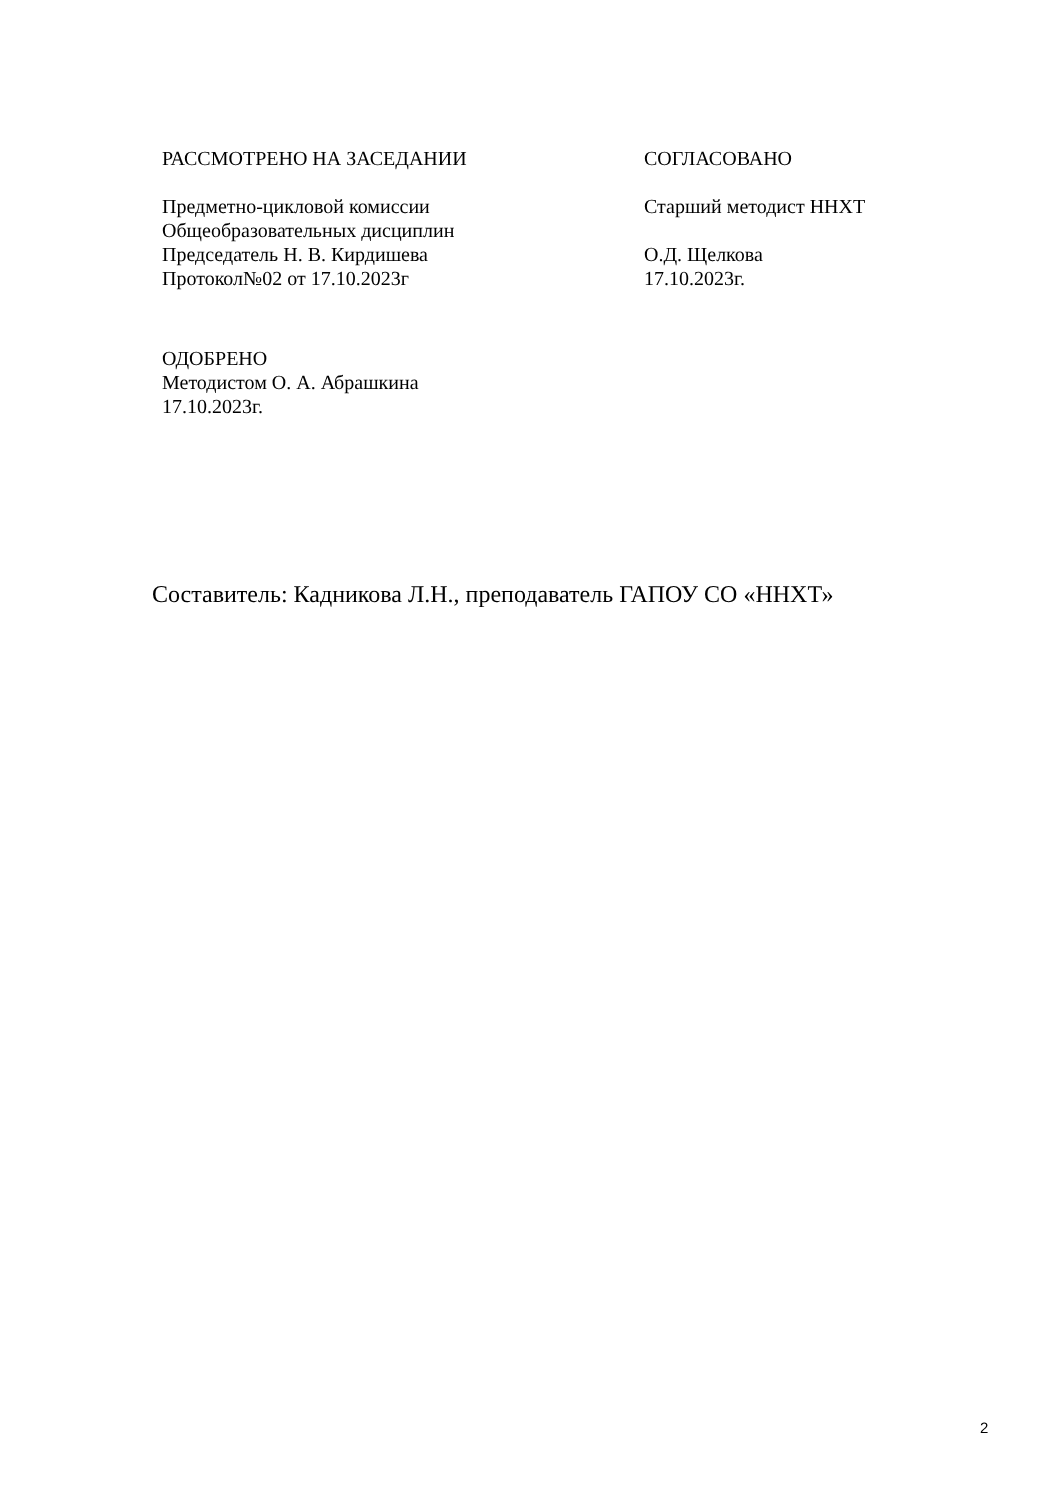РАССМОТРЕНО НА ЗАСЕДАНИИ
Предметно-цикловой комиссии
Общеобразовательных дисциплин
Председатель Н. В. Кирдишева
Протокол№02 от 17.10.2023г
СОГЛАСОВАНО
Старший методист ННХТ
О.Д. Щелкова
17.10.2023г.
ОДОБРЕНО
Методистом О. А. Абрашкина
17.10.2023г.
Составитель: Кадникова Л.Н., преподаватель ГАПОУ СО «ННХТ»
2